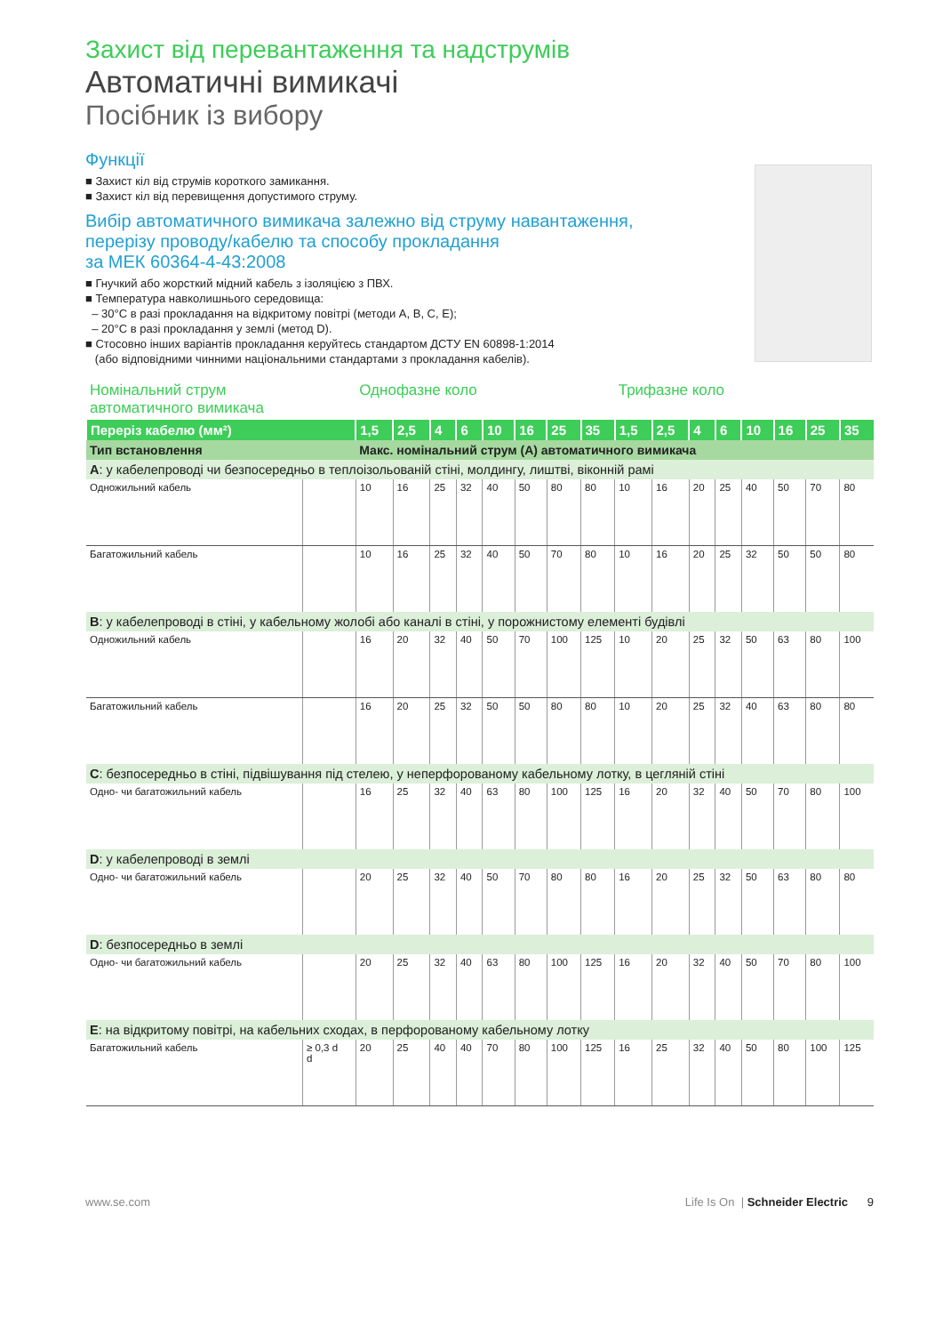Захист від перевантаження та надструмів
Автоматичні вимикачі
Посібник із вибору
Функції
■ Захист кіл від струмів короткого замикання.
■ Захист кіл від перевищення допустимого струму.
Вибір автоматичного вимикача залежно від струму навантаження,
перерізу проводу/кабелю та способу прокладання
за МЕК 60364-4-43:2008
■ Гнучкий або жорсткий мідний кабель з ізоляцією з ПВХ.
■ Температура навколишнього середовища:
– 30°C в разі прокладання на відкритому повітрі (методи A, B, C, E);
– 20°C в разі прокладання у землі (метод D).
■ Стосовно інших варіантів прокладання керуйтесь стандартом ДСТУ EN 60898-1:2014
(або відповідними чинними національними стандартами з прокладання кабелів).
| Номінальний струм автоматичного вимикача | | Однофазне коло | | | | | | | | Трифазне коло | | | | | | | |
| Переріз кабелю (мм²) | | 1,5 | 2,5 | 4 | 6 | 10 | 16 | 25 | 35 | 1,5 | 2,5 | 4 | 6 | 10 | 16 | 25 | 35 |
| Тип встановлення | | Макс. номінальний струм (А) автоматичного вимикача | | | | | | | | | | | | | | | |
| A : у кабелепроводі чи безпосередньо в теплоізольованій стіні, молдингу, лиштві, віконній рамі | | | | | | | | | | | | | | | | | |
| Одножильний кабель | | 10 | 16 | 25 | 32 | 40 | 50 | 80 | 80 | 10 | 16 | 20 | 25 | 40 | 50 | 70 | 80 |
| Багатожильний кабель | | 10 | 16 | 25 | 32 | 40 | 50 | 70 | 80 | 10 | 16 | 20 | 25 | 32 | 50 | 50 | 80 |
| B : у кабелепроводі в стіні, у кабельному жолобі або каналі в стіні, у порожнистому елементі будівлі | | | | | | | | | | | | | | | | | |
| Одножильний кабель | | 16 | 20 | 32 | 40 | 50 | 70 | 100 | 125 | 10 | 20 | 25 | 32 | 50 | 63 | 80 | 100 |
| Багатожильний кабель | | 16 | 20 | 25 | 32 | 50 | 50 | 80 | 80 | 10 | 20 | 25 | 32 | 40 | 63 | 80 | 80 |
| C : безпосередньо в стіні, підвішування під стелею, у неперфорованому кабельному лотку, в цегляній стіні | | | | | | | | | | | | | | | | | |
| Одно- чи багатожильний кабель | | 16 | 25 | 32 | 40 | 63 | 80 | 100 | 125 | 16 | 20 | 32 | 40 | 50 | 70 | 80 | 100 |
| D : у кабелепроводі в землі | | | | | | | | | | | | | | | | | |
| Одно- чи багатожильний кабель | | 20 | 25 | 32 | 40 | 50 | 70 | 80 | 80 | 16 | 20 | 25 | 32 | 50 | 63 | 80 | 80 |
| D : безпосередньо в землі | | | | | | | | | | | | | | | | | |
| Одно- чи багатожильний кабель | | 20 | 25 | 32 | 40 | 63 | 80 | 100 | 125 | 16 | 20 | 32 | 40 | 50 | 70 | 80 | 100 |
| E : на відкритому повітрі, на кабельних сходах, в перфорованому кабельному лотку | | | | | | | | | | | | | | | | | |
| Багатожильний кабель | ≥ 0,3 d d | 20 | 25 | 40 | 40 | 70 | 80 | 100 | 125 | 16 | 25 | 32 | 40 | 50 | 80 | 100 | 125 |
www.se.com Life Is On | Schneider Electric 9